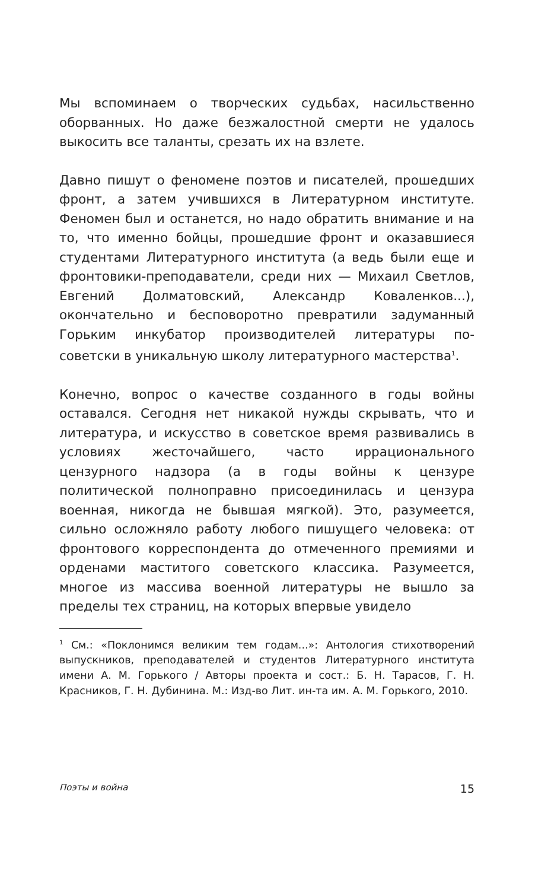Мы вспоминаем о творческих судьбах, насильственно оборванных. Но даже безжалостной смерти не удалось выкосить все таланты, срезать их на взлете.
Давно пишут о феномене поэтов и писателей, прошедших фронт, а затем учившихся в Литературном институте. Феномен был и останется, но надо обратить внимание и на то, что именно бойцы, прошедшие фронт и оказавшиеся студентами Литературного института (а ведь были еще и фронтовики-преподаватели, среди них — Михаил Светлов, Евгений Долматовский, Александр Коваленков...), окончательно и бесповоротно превратили задуманный Горьким инкубатор производителей литературы по-советски в уникальную школу литературного мастерства<sup>1</sup>.
Конечно, вопрос о качестве созданного в годы войны оставался. Сегодня нет никакой нужды скрывать, что и литература, и искусство в советское время развивались в условиях жесточайшего, часто иррационального цензурного надзора (а в годы войны к цензуре политической полноправно присоединилась и цензура военная, никогда не бывшая мягкой). Это, разумеется, сильно осложняло работу любого пишущего человека: от фронтового корреспондента до отмеченного премиями и орденами маститого советского классика. Разумеется, многое из массива военной литературы не вышло за пределы тех страниц, на которых впервые увидело
<sup>1</sup> См.: «Поклонимся великим тем годам...»: Антология стихотворений выпускников, преподавателей и студентов Литературного института имени А. М. Горького / Авторы проекта и сост.: Б. Н. Тарасов, Г. Н. Красников, Г. Н. Дубинина. М.: Изд-во Лит. ин-та им. А. М. Горького, 2010.
Поэты и война 15